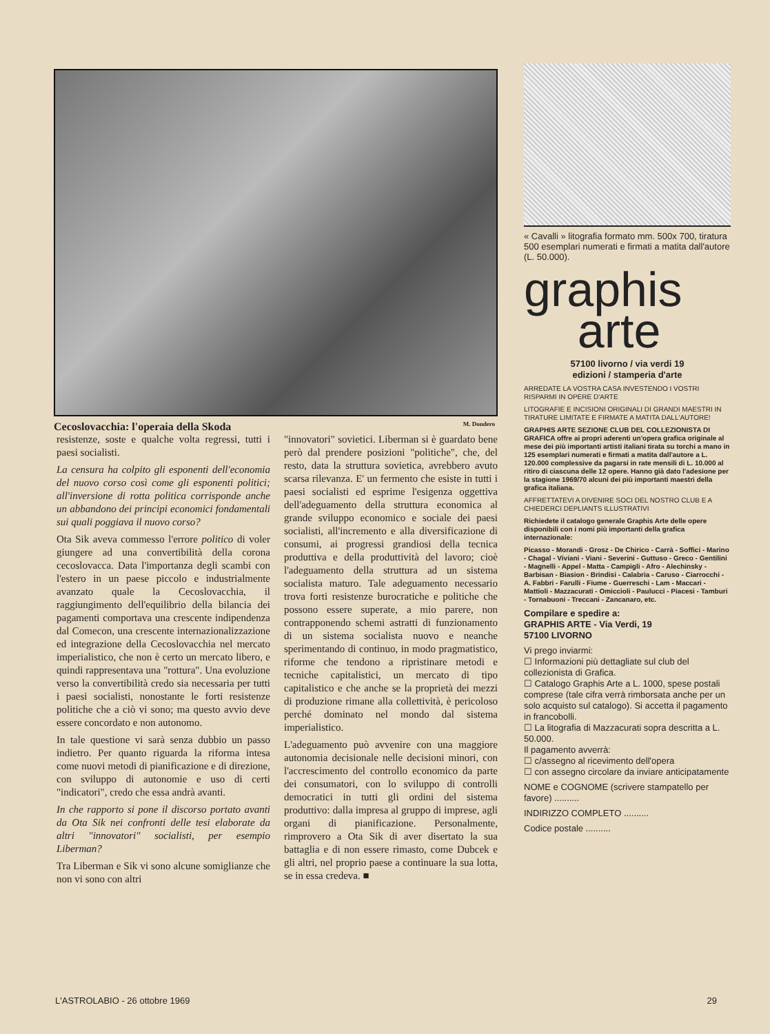Cecoslovacchia: l'operaia della Skoda M. Dondero
resistenze, soste e qualche volta regressi, tutti i paesi socialisti.
La censura ha colpito gli esponenti dell'economia del nuovo corso così come gli esponenti politici; all'inversione di rotta politica corrisponde anche un abbandono dei principi economici fondamentali sui quali poggiava il nuovo corso?
Ota Sik aveva commesso l'errore politico di voler giungere ad una convertibilità della corona cecoslovacca. Data l'importanza degli scambi con l'estero in un paese piccolo e industrialmente avanzato quale la Cecoslovacchia, il raggiungimento dell'equilibrio della bilancia dei pagamenti comportava una crescente indipendenza dal Comecon, una crescente internazionalizzazione ed integrazione della Cecoslovacchia nel mercato imperialistico, che non è certo un mercato libero, e quindi rappresentava una "rottura". Una evoluzione verso la convertibilità credo sia necessaria per tutti i paesi socialisti, nonostante le forti resistenze politiche che a ciò vi sono; ma questo avvio deve essere concordato e non autonomo.
In tale questione vi sarà senza dubbio un passo indietro. Per quanto riguarda la riforma intesa come nuovi metodi di pianificazione e di direzione, con sviluppo di autonomie e uso di certi "indicatori", credo che essa andrà avanti.
In che rapporto si pone il discorso portato avanti da Ota Sik nei confronti delle tesi elaborate da altri "innovatori" socialisti, per esempio Liberman?
Tra Liberman e Sik vi sono alcune somiglianze che non vi sono con altri
"innovatori" sovietici. Liberman si è guardato bene però dal prendere posizioni "politiche", che, del resto, data la struttura sovietica, avrebbero avuto scarsa rilevanza. E' un fermento che esiste in tutti i paesi socialisti ed esprime l'esigenza oggettiva dell'adeguamento della struttura economica al grande sviluppo economico e sociale dei paesi socialisti, all'incremento e alla diversificazione di consumi, ai progressi grandiosi della tecnica produttiva e della produttività del lavoro; cioè l'adeguamento della struttura ad un sistema socialista maturo. Tale adeguamento necessario trova forti resistenze burocratiche e politiche che possono essere superate, a mio parere, non contrapponendo schemi astratti di funzionamento di un sistema socialista nuovo e neanche sperimentando di continuo, in modo pragmatistico, riforme che tendono a ripristinare metodi e tecniche capitalistici, un mercato di tipo capitalistico e che anche se la proprietà dei mezzi di produzione rimane alla collettività, è pericoloso perché dominato nel mondo dal sistema imperialistico.
L'adeguamento può avvenire con una maggiore autonomia decisionale nelle decisioni minori, con l'accrescimento del controllo economico da parte dei consumatori, con lo sviluppo di controlli democratici in tutti gli ordini del sistema produttivo: dalla impresa al gruppo di imprese, agli organi di pianificazione. Personalmente, rimprovero a Ota Sik di aver disertato la sua battaglia e di non essere rimasto, come Dubcek e gli altri, nel proprio paese a continuare la sua lotta, se in essa credeva. ■
« Cavalli » litografia formato mm. 500x 700, tiratura 500 esemplari numerati e firmati a matita dall'autore (L. 50.000).
graphis
arte
57100 livorno / via verdi 19
edizioni / stamperia d'arte
ARREDATE LA VOSTRA CASA INVESTENDO I VOSTRI RISPARMI IN OPERE D'ARTE
LITOGRAFIE E INCISIONI ORIGINALI DI GRANDI MAESTRI IN TIRATURE LIMITATE E FIRMATE A MATITA DALL'AUTORE!
GRAPHIS ARTE SEZIONE CLUB DEL COLLEZIONISTA DI GRAFICA offre ai propri aderenti un'opera grafica originale al mese dei più importanti artisti italiani tirata su torchi a mano in 125 esemplari numerati e firmati a matita dall'autore a L. 120.000 complessive da pagarsi in rate mensili di L. 10.000 al ritiro di ciascuna delle 12 opere. Hanno già dato l'adesione per la stagione 1969/70 alcuni dei più importanti maestri della grafica italiana.
AFFRETTATEVI A DIVENIRE SOCI DEL NOSTRO CLUB E A CHIEDERCI DEPLIANTS ILLUSTRATIVI
Richiedete il catalogo generale Graphis Arte delle opere disponibili con i nomi più importanti della grafica internazionale:
Picasso - Morandi - Grosz - De Chirico - Carrà - Soffici - Marino - Chagal - Viviani - Viani - Severini - Guttuso - Greco - Gentilini - Magnelli - Appel - Matta - Campigli - Afro - Alechinsky - Barbisan - Biasion - Brindisi - Calabria - Caruso - Ciarrocchi - A. Fabbri - Farulli - Fiume - Guerreschi - Lam - Maccari - Mattioli - Mazzacurati - Omiccioli - Paulucci - Piacesi - Tamburi - Tornabuoni - Treccani - Zancanaro, etc.
Compilare e spedire a:
GRAPHIS ARTE - Via Verdi, 19
57100 LIVORNO
Vi prego inviarmi:
☐ Informazioni più dettagliate sul club del collezionista di Grafica.
☐ Catalogo Graphis Arte a L. 1000, spese postali comprese (tale cifra verrà rimborsata anche per un solo acquisto sul catalogo). Si accetta il pagamento in francobolli.
☐ La litografia di Mazzacurati sopra descritta a L. 50.000.
Il pagamento avverrà:
☐ c/assegno al ricevimento dell'opera
☐ con assegno circolare da inviare anticipatamente
NOME e COGNOME (scrivere stampatello per favore) ..........
INDIRIZZO COMPLETO ..........
Codice postale ..........
L'ASTROLABIO - 26 ottobre 1969 29